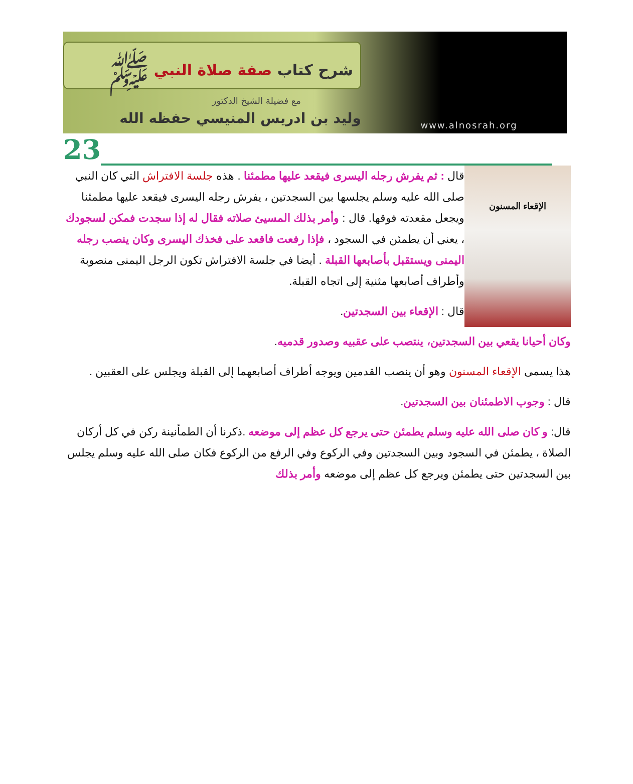شرح كتاب صفة صلاة النبي ﷺ
مع فضيلة الشيخ الدكتور
وليد بن ادريس المنيسي حفظه الله
www.alnosrah.org
23
الإقعاء المسنون
قال : ثم يفرش رجله اليسرى فيقعد عليها مطمئنا . هذه جلسة الافتراش التي كان النبي صلى الله عليه وسلم يجلسها بين السجدتين ، يفرش رجله اليسرى فيقعد عليها مطمئنا ويجعل مقعدته فوقها. قال : وأمر بذلك المسيئ صلاته فقال له إذا سجدت فمكن لسجودك ، يعني أن يطمئن في السجود ، فإذا رفعت فاقعد على فخذك اليسرى وكان ينصب رجله اليمنى ويستقبل بأصابعها القبلة . أيضا في جلسة الافتراش تكون الرجل اليمنى منصوبة وأطراف أصابعها مثنية إلى اتجاه القبلة.
قال : الإقعاء بين السجدتين.
وكان أحيانا يقعي بين السجدتين، ينتصب على عقبيه وصدور قدميه.
هذا يسمى الإقعاء المسنون وهو أن ينصب القدمين ويوجه أطراف أصابعهما إلى القبلة ويجلس على العقبين .
قال : وجوب الاطمئنان بين السجدتين.
قال: و كان صلى الله عليه وسلم يطمئن حتى يرجع كل عظم إلى موضعه .ذكرنا أن الطمأنينة ركن في كل أركان الصلاة ، يطمئن في السجود وبين السجدتين وفي الركوع وفي الرفع من الركوع فكان صلى الله عليه وسلم يجلس بين السجدتين حتى يطمئن ويرجع كل عظم إلى موضعه وأمر بذلك